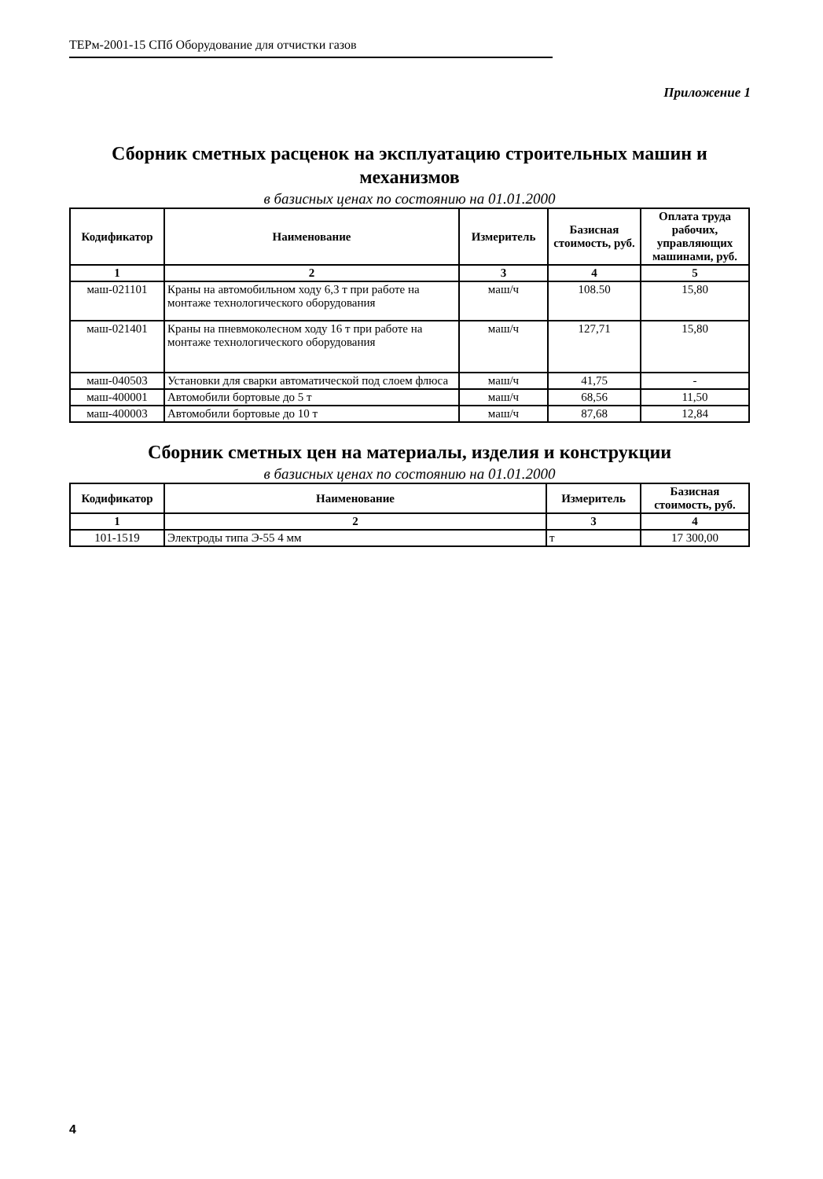ТЕРм-2001-15 СПб Оборудование для отчистки газов
Приложение 1
Сборник сметных расценок на эксплуатацию строительных машин и механизмов
в базисных ценах по состоянию на 01.01.2000
| Кодификатор | Наименование | Измеритель | Базисная стоимость, руб. | Оплата труда рабочих, управляющих машинами, руб. |
| --- | --- | --- | --- | --- |
| 1 | 2 | 3 | 4 | 5 |
| маш-021101 | Краны на автомобильном ходу 6,3 т при работе на монтаже технологического оборудования | маш/ч | 108.50 | 15,80 |
| маш-021401 | Краны на пневмоколесном ходу 16 т при работе на монтаже технологического оборудования | маш/ч | 127,71 | 15,80 |
| маш-040503 | Установки для сварки автоматической под слоем флюса | маш/ч | 41,75 | - |
| маш-400001 | Автомобили бортовые до 5 т | маш/ч | 68,56 | 11,50 |
| маш-400003 | Автомобили бортовые до 10 т | маш/ч | 87,68 | 12,84 |
Сборник сметных цен на материалы, изделия и конструкции
в базисных ценах по состоянию на 01.01.2000
| Кодификатор | Наименование | Измеритель | Базисная стоимость, руб. |
| --- | --- | --- | --- |
| 1 | 2 | 3 | 4 |
| 101-1519 | Электроды типа Э-55 4 мм | т | 17 300,00 |
4